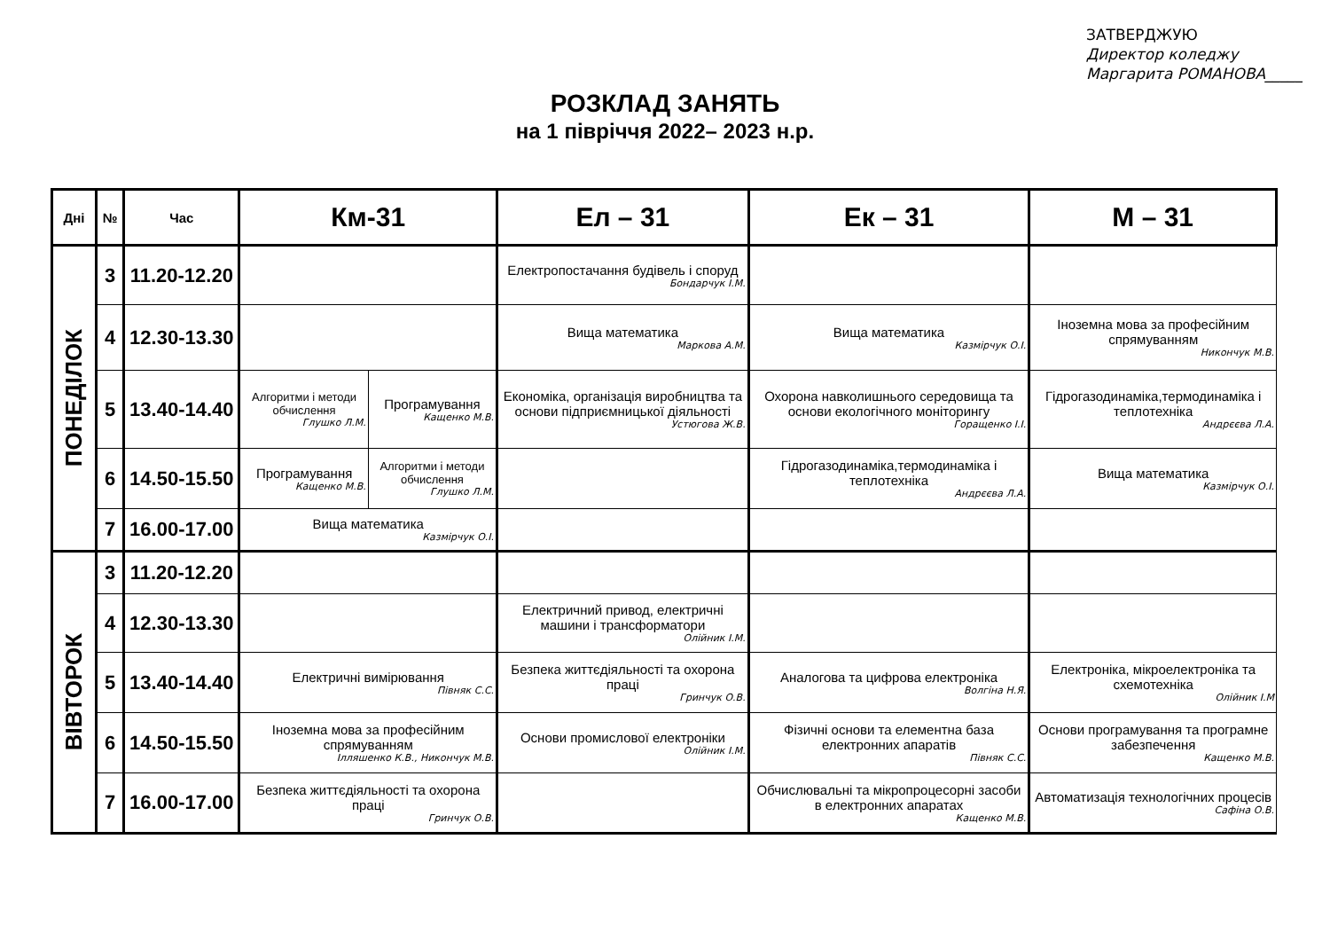ЗАТВЕРДЖУЮ
Директор коледжу
Маргарита РОМАНОВА_____
РОЗКЛАД ЗАНЯТЬ
на 1 півріччя 2022– 2023 н.р.
| Дні | № | Час | Км-31 | | Ел – 31 | Ек – 31 | М – 31 |
| --- | --- | --- | --- | --- | --- | --- | --- |
| ПОНЕДІЛОК | 3 | 11.20-12.20 | | | Електропостачання будівель і споруд Бондарчук І.М. | | |
| | 4 | 12.30-13.30 | | | Вища математика Маркова А.М. | Вища математика Казмірчук О.І. | Іноземна мова за професійним спрямуванням Никончук М.В. |
| | 5 | 13.40-14.40 | Алгоритми і методи обчислення Глушко Л.М. | Програмування Кащенко М.В. | Економіка, організація виробництва та основи підприємницької діяльності Устюгова Ж.В. | Охорона навколишнього середовища та основи екологічного моніторингу Горащенко І.І. | Гідрогазодинаміка,термодинаміка і теплотехніка Андрєєва Л.А. |
| | 6 | 14.50-15.50 | Програмування Кащенко М.В. | Алгоритми і методи обчислення Глушко Л.М. | | Гідрогазодинаміка,термодинаміка і теплотехніка Андрєєва Л.А. | Вища математика Казмірчук О.І. |
| | 7 | 16.00-17.00 | Вища математика Казмірчук О.І. | | | | |
| ВІВТОРОК | 3 | 11.20-12.20 | | | | | |
| | 4 | 12.30-13.30 | | | Електричний привод, електричні машини і трансформатори Олійник І.М. | | |
| | 5 | 13.40-14.40 | Електричні вимірювання Півняк С.С. | | Безпека життєдіяльності та охорона праці Гринчук О.В. | Аналогова та цифрова електроніка Волгіна Н.Я. | Електроніка, мікроелектроніка та схемотехніка Олійник І.М |
| | 6 | 14.50-15.50 | Іноземна мова за професійним спрямуванням Ілляшенко К.В., Никончук М.В. | | Основи промислової електроніки Олійник І.М. | Фізичні основи та елементна база електронних апаратів Півняк С.С. | Основи програмування та програмне забезпечення Кащенко М.В. |
| | 7 | 16.00-17.00 | Безпека життєдіяльності та охорона праці Гринчук О.В. | | | Обчислювальні та мікропроцесорні засоби в електронних апаратах Кащенко М.В. | Автоматизація технологічних процесів Сафіна О.В. |